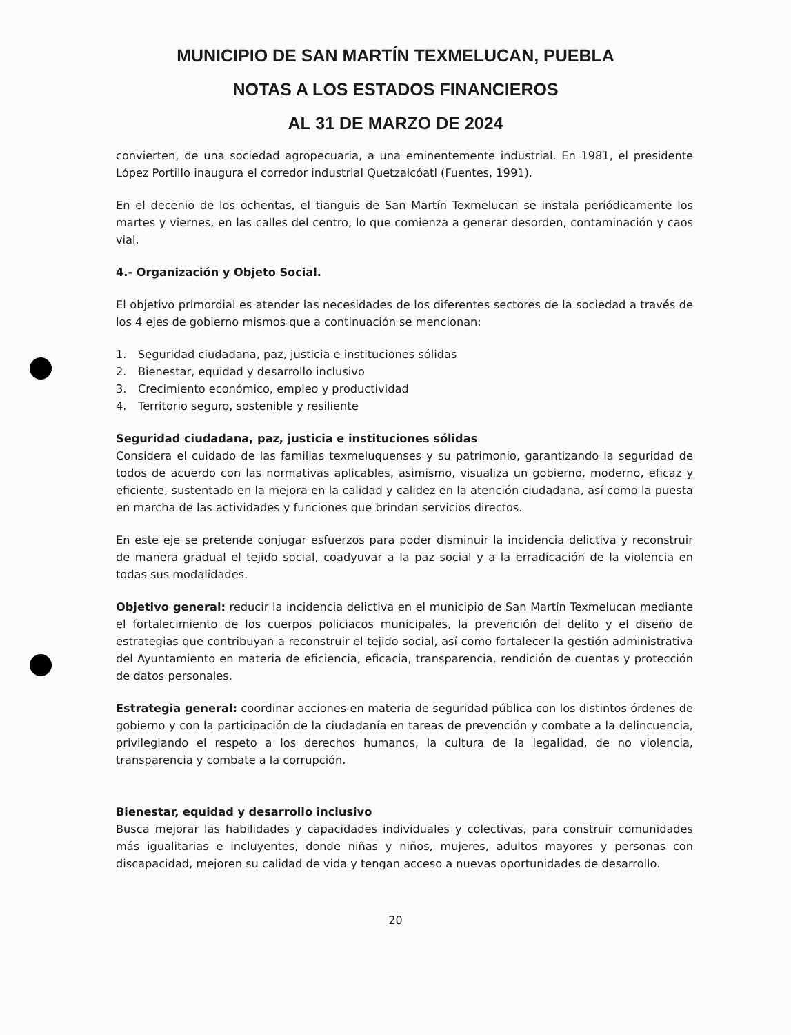MUNICIPIO DE SAN MARTÍN TEXMELUCAN, PUEBLA
NOTAS A LOS ESTADOS FINANCIEROS
AL 31 DE MARZO DE 2024
convierten, de una sociedad agropecuaria, a una eminentemente industrial. En 1981, el presidente López Portillo inaugura el corredor industrial Quetzalcóatl (Fuentes, 1991).
En el decenio de los ochentas, el tianguis de San Martín Texmelucan se instala periódicamente los martes y viernes, en las calles del centro, lo que comienza a generar desorden, contaminación y caos vial.
4.- Organización y Objeto Social.
El objetivo primordial es atender las necesidades de los diferentes sectores de la sociedad a través de los 4 ejes de gobierno mismos que a continuación se mencionan:
1. Seguridad ciudadana, paz, justicia e instituciones sólidas
2. Bienestar, equidad y desarrollo inclusivo
3. Crecimiento económico, empleo y productividad
4. Territorio seguro, sostenible y resiliente
Seguridad ciudadana, paz, justicia e instituciones sólidas
Considera el cuidado de las familias texmeluquenses y su patrimonio, garantizando la seguridad de todos de acuerdo con las normativas aplicables, asimismo, visualiza un gobierno, moderno, eficaz y eficiente, sustentado en la mejora en la calidad y calidez en la atención ciudadana, así como la puesta en marcha de las actividades y funciones que brindan servicios directos.
En este eje se pretende conjugar esfuerzos para poder disminuir la incidencia delictiva y reconstruir de manera gradual el tejido social, coadyuvar a la paz social y a la erradicación de la violencia en todas sus modalidades.
Objetivo general: reducir la incidencia delictiva en el municipio de San Martín Texmelucan mediante el fortalecimiento de los cuerpos policiacos municipales, la prevención del delito y el diseño de estrategias que contribuyan a reconstruir el tejido social, así como fortalecer la gestión administrativa del Ayuntamiento en materia de eficiencia, eficacia, transparencia, rendición de cuentas y protección de datos personales.
Estrategia general: coordinar acciones en materia de seguridad pública con los distintos órdenes de gobierno y con la participación de la ciudadanía en tareas de prevención y combate a la delincuencia, privilegiando el respeto a los derechos humanos, la cultura de la legalidad, de no violencia, transparencia y combate a la corrupción.
Bienestar, equidad y desarrollo inclusivo
Busca mejorar las habilidades y capacidades individuales y colectivas, para construir comunidades más igualitarias e incluyentes, donde niñas y niños, mujeres, adultos mayores y personas con discapacidad, mejoren su calidad de vida y tengan acceso a nuevas oportunidades de desarrollo.
20